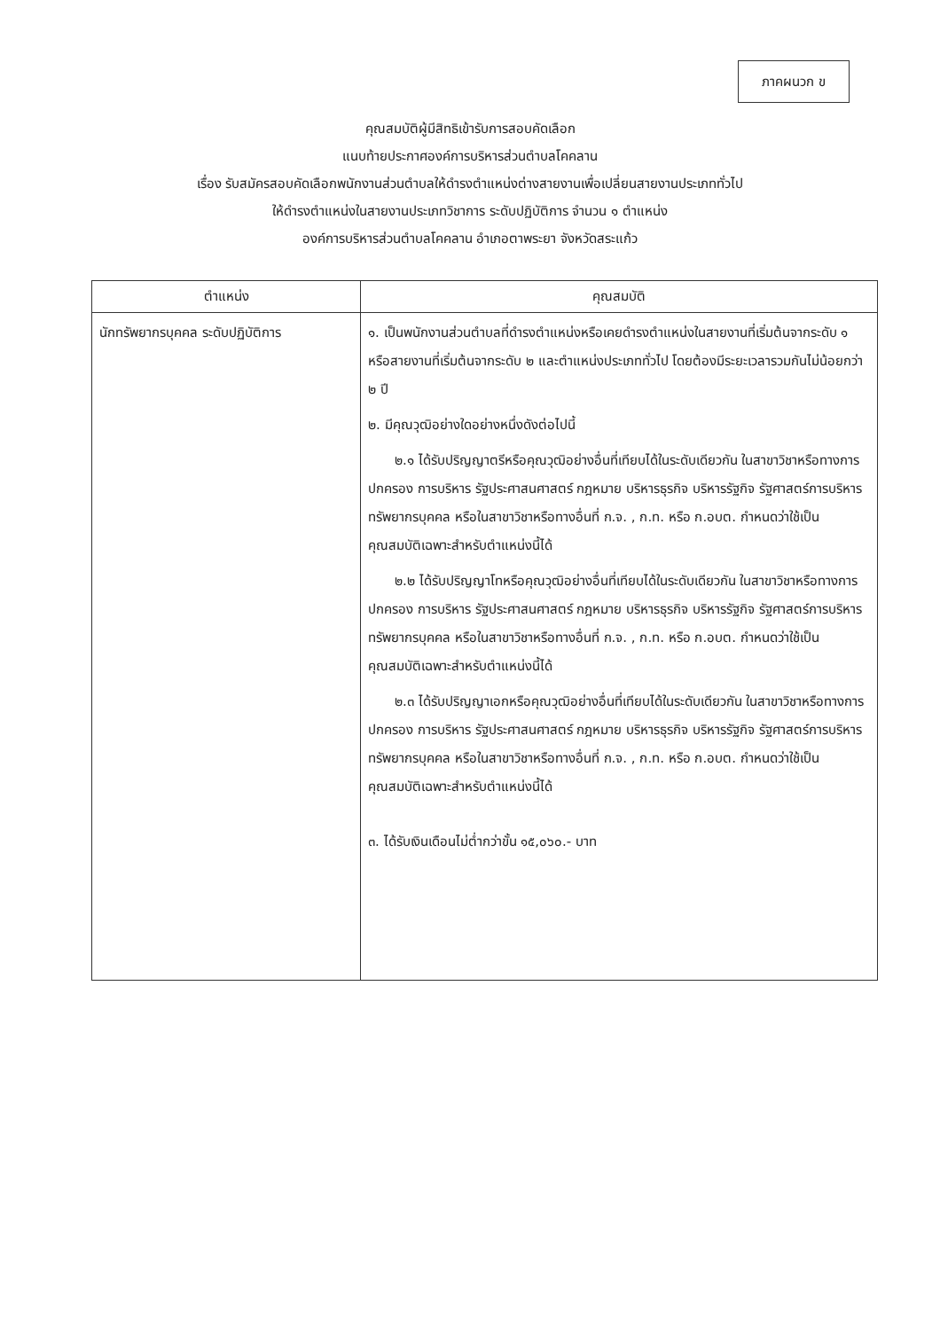ภาคผนวก ข
คุณสมบัติผู้มีสิทธิเข้ารับการสอบคัดเลือก
แนบท้ายประกาศองค์การบริหารส่วนตำบลโคคลาน
เรื่อง รับสมัครสอบคัดเลือกพนักงานส่วนตำบลให้ดำรงตำแหน่งต่างสายงานเพื่อเปลี่ยนสายงานประเภททั่วไป
ให้ดำรงตำแหน่งในสายงานประเภทวิชาการ ระดับปฏิบัติการ จำนวน ๑ ตำแหน่ง
องค์การบริหารส่วนตำบลโคคลาน อำเภอตาพระยา จังหวัดสระแก้ว
| ตำแหน่ง | คุณสมบัติ |
| --- | --- |
| นักทรัพยากรบุคคล ระดับปฏิบัติการ | ๑. เป็นพนักงานส่วนตำบลที่ดำรงตำแหน่งหรือเคยดำรงตำแหน่งในสายงานที่เริ่มต้นจากระดับ ๑ หรือสายงานที่เริ่มต้นจากระดับ ๒ และตำแหน่งประเภททั่วไป โดยต้องมีระยะเวลารวมกันไม่น้อยกว่า ๒ ปี ๒. มีคุณวุฒิอย่างใดอย่างหนึ่งดังต่อไปนี้ ๒.๑ ได้รับปริญญาตรีหรือคุณวุฒิอย่างอื่นที่เทียบได้ในระดับเดียวกัน ในสาขาวิชาหรือทางการปกครอง การบริหาร รัฐประศาสนศาสตร์ กฎหมาย บริหารธุรกิจ บริหารรัฐกิจ รัฐศาสตร์การบริหารทรัพยากรบุคคล หรือในสาขาวิชาหรือทางอื่นที่ ก.จ. , ก.ท. หรือ ก.อบต. กำหนดว่าใช้เป็นคุณสมบัติเฉพาะสำหรับตำแหน่งนี้ได้ ๒.๒ ได้รับปริญญาโทหรือคุณวุฒิอย่างอื่นที่เทียบได้ในระดับเดียวกัน ในสาขาวิชาหรือทางการปกครอง การบริหาร รัฐประศาสนศาสตร์ กฎหมาย บริหารธุรกิจ บริหารรัฐกิจ รัฐศาสตร์การบริหารทรัพยากรบุคคล หรือในสาขาวิชาหรือทางอื่นที่ ก.จ. , ก.ท. หรือ ก.อบต. กำหนดว่าใช้เป็นคุณสมบัติเฉพาะสำหรับตำแหน่งนี้ได้ ๒.๓ ได้รับปริญญาเอกหรือคุณวุฒิอย่างอื่นที่เทียบได้ในระดับเดียวกัน ในสาขาวิชาหรือทางการปกครอง การบริหาร รัฐประศาสนศาสตร์ กฎหมาย บริหารธุรกิจ บริหารรัฐกิจ รัฐศาสตร์การบริหารทรัพยากรบุคคล หรือในสาขาวิชาหรือทางอื่นที่ ก.จ. , ก.ท. หรือ ก.อบต. กำหนดว่าใช้เป็นคุณสมบัติเฉพาะสำหรับตำแหน่งนี้ได้ ๓. ได้รับเงินเดือนไม่ต่ำกว่าขั้น ๑๕,๐๖๐.- บาท |